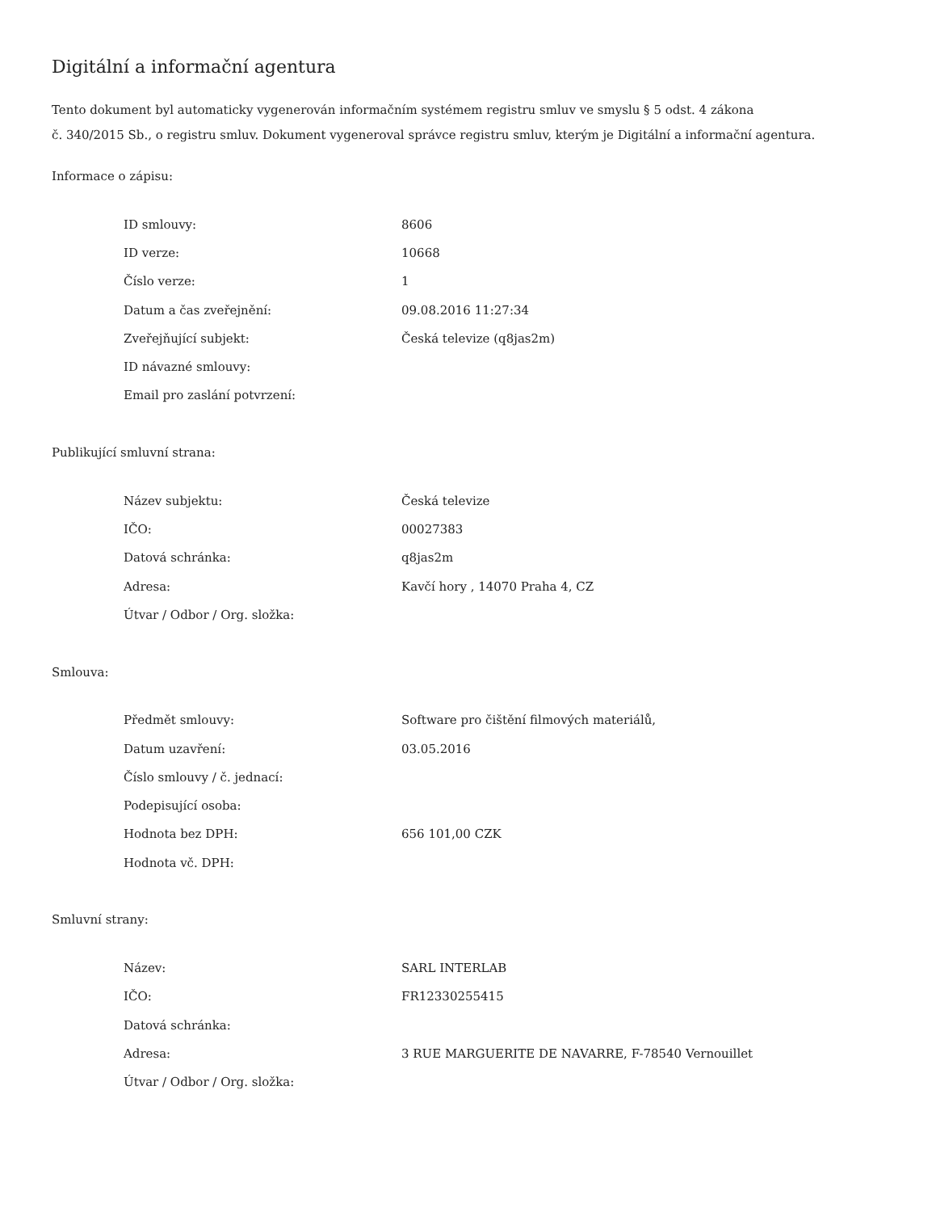Digitální a informační agentura
Tento dokument byl automaticky vygenerován informačním systémem registru smluv ve smyslu § 5 odst. 4 zákona
č. 340/2015 Sb., o registru smluv. Dokument vygeneroval správce registru smluv, kterým je Digitální a informační agentura.
Informace o zápisu:
| ID smlouvy: | 8606 |
| ID verze: | 10668 |
| Číslo verze: | 1 |
| Datum a čas zveřejnění: | 09.08.2016 11:27:34 |
| Zveřejňující subjekt: | Česká televize (q8jas2m) |
| ID návazné smlouvy: | |
| Email pro zaslání potvrzení: | |
Publikující smluvní strana:
| Název subjektu: | Česká televize |
| IČO: | 00027383 |
| Datová schránka: | q8jas2m |
| Adresa: | Kavčí hory , 14070 Praha 4, CZ |
| Útvar / Odbor / Org. složka: | |
Smlouva:
| Předmět smlouvy: | Software pro čištění filmových materiálů, |
| Datum uzavření: | 03.05.2016 |
| Číslo smlouvy / č. jednací: | |
| Podepisující osoba: | |
| Hodnota bez DPH: | 656 101,00 CZK |
| Hodnota vč. DPH: | |
Smluvní strany:
| Název: | SARL INTERLAB |
| IČO: | FR12330255415 |
| Datová schránka: | |
| Adresa: | 3 RUE MARGUERITE DE NAVARRE, F-78540 Vernouillet |
| Útvar / Odbor / Org. složka: | |